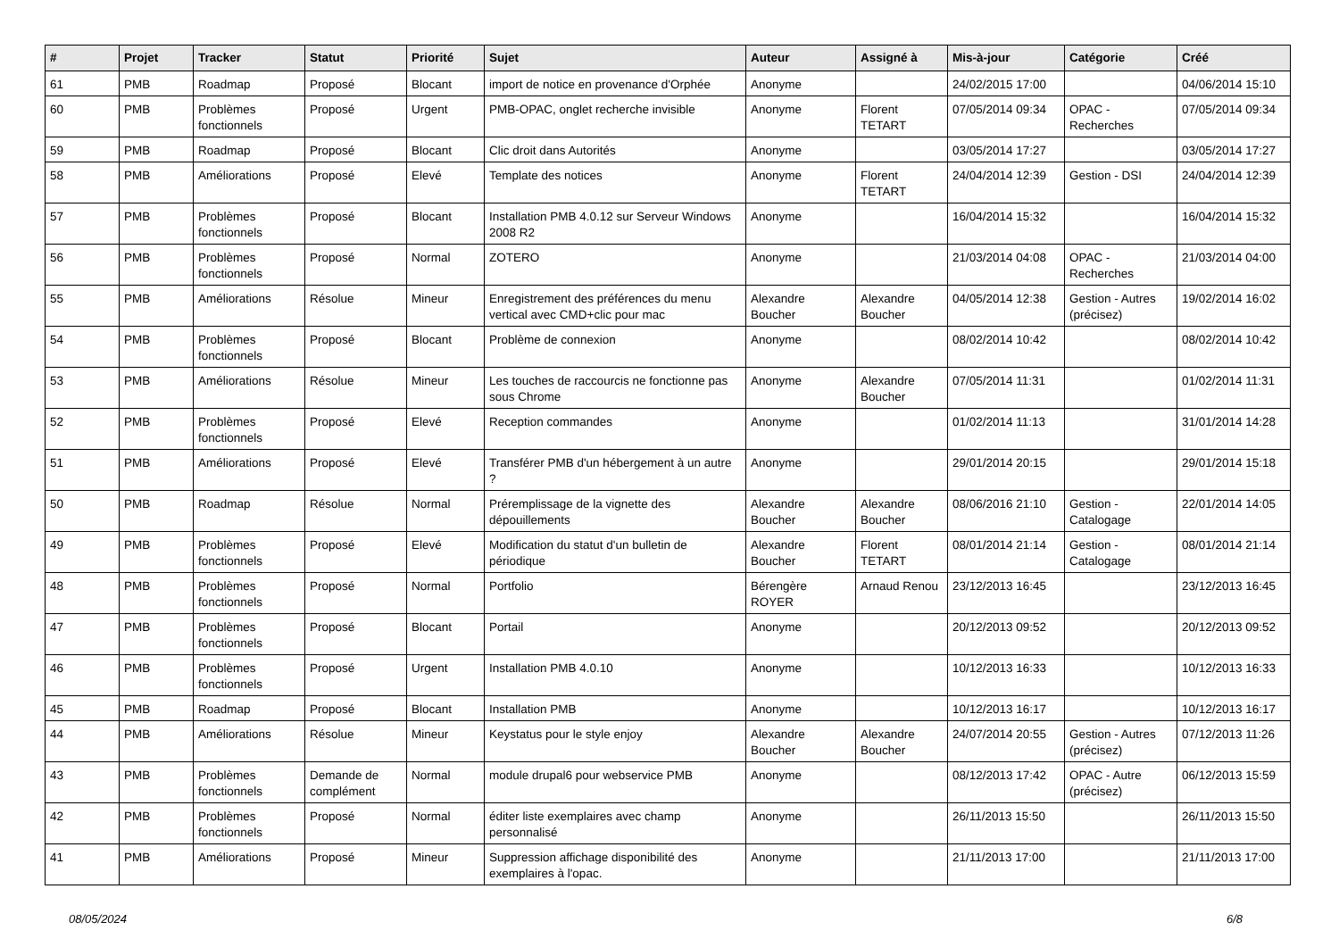| # | Projet | Tracker | Statut | Priorité | Sujet | Auteur | Assigné à | Mis-à-jour | Catégorie | Créé |
| --- | --- | --- | --- | --- | --- | --- | --- | --- | --- | --- |
| 61 | PMB | Roadmap | Proposé | Blocant | import de notice en provenance d'Orphée | Anonyme | | 24/02/2015 17:00 | | 04/06/2014 15:10 |
| 60 | PMB | Problèmes fonctionnels | Proposé | Urgent | PMB-OPAC, onglet recherche invisible | Anonyme | Florent TETART | 07/05/2014 09:34 | OPAC - Recherches | 07/05/2014 09:34 |
| 59 | PMB | Roadmap | Proposé | Blocant | Clic droit dans Autorités | Anonyme | | 03/05/2014 17:27 | | 03/05/2014 17:27 |
| 58 | PMB | Améliorations | Proposé | Elevé | Template des notices | Anonyme | Florent TETART | 24/04/2014 12:39 | Gestion - DSI | 24/04/2014 12:39 |
| 57 | PMB | Problèmes fonctionnels | Proposé | Blocant | Installation PMB 4.0.12 sur Serveur Windows 2008 R2 | Anonyme | | 16/04/2014 15:32 | | 16/04/2014 15:32 |
| 56 | PMB | Problèmes fonctionnels | Proposé | Normal | ZOTERO | Anonyme | | 21/03/2014 04:08 | OPAC - Recherches | 21/03/2014 04:00 |
| 55 | PMB | Améliorations | Résolue | Mineur | Enregistrement des préférences du menu vertical avec CMD+clic pour mac | Alexandre Boucher | Alexandre Boucher | 04/05/2014 12:38 | Gestion - Autres (précisez) | 19/02/2014 16:02 |
| 54 | PMB | Problèmes fonctionnels | Proposé | Blocant | Problème de connexion | Anonyme | | 08/02/2014 10:42 | | 08/02/2014 10:42 |
| 53 | PMB | Améliorations | Résolue | Mineur | Les touches de raccourcis ne fonctionne pas sous Chrome | Anonyme | Alexandre Boucher | 07/05/2014 11:31 | | 01/02/2014 11:31 |
| 52 | PMB | Problèmes fonctionnels | Proposé | Elevé | Reception commandes | Anonyme | | 01/02/2014 11:13 | | 31/01/2014 14:28 |
| 51 | PMB | Améliorations | Proposé | Elevé | Transférer PMB d'un hébergement à un autre ? | Anonyme | | 29/01/2014 20:15 | | 29/01/2014 15:18 |
| 50 | PMB | Roadmap | Résolue | Normal | Préremplissage de la vignette des dépouillements | Alexandre Boucher | Alexandre Boucher | 08/06/2016 21:10 | Gestion - Catalogage | 22/01/2014 14:05 |
| 49 | PMB | Problèmes fonctionnels | Proposé | Elevé | Modification du statut d'un bulletin de périodique | Alexandre Boucher | Florent TETART | 08/01/2014 21:14 | Gestion - Catalogage | 08/01/2014 21:14 |
| 48 | PMB | Problèmes fonctionnels | Proposé | Normal | Portfolio | Bérengère ROYER | Arnaud Renou | 23/12/2013 16:45 | | 23/12/2013 16:45 |
| 47 | PMB | Problèmes fonctionnels | Proposé | Blocant | Portail | Anonyme | | 20/12/2013 09:52 | | 20/12/2013 09:52 |
| 46 | PMB | Problèmes fonctionnels | Proposé | Urgent | Installation PMB 4.0.10 | Anonyme | | 10/12/2013 16:33 | | 10/12/2013 16:33 |
| 45 | PMB | Roadmap | Proposé | Blocant | Installation PMB | Anonyme | | 10/12/2013 16:17 | | 10/12/2013 16:17 |
| 44 | PMB | Améliorations | Résolue | Mineur | Keystatus pour le style enjoy | Alexandre Boucher | Alexandre Boucher | 24/07/2014 20:55 | Gestion - Autres (précisez) | 07/12/2013 11:26 |
| 43 | PMB | Problèmes fonctionnels | Demande de complément | Normal | module drupal6 pour webservice PMB | Anonyme | | 08/12/2013 17:42 | OPAC - Autre (précisez) | 06/12/2013 15:59 |
| 42 | PMB | Problèmes fonctionnels | Proposé | Normal | éditer liste exemplaires avec champ personnalisé | Anonyme | | 26/11/2013 15:50 | | 26/11/2013 15:50 |
| 41 | PMB | Améliorations | Proposé | Mineur | Suppression affichage disponibilité des exemplaires à l'opac. | Anonyme | | 21/11/2013 17:00 | | 21/11/2013 17:00 |
08/05/2024 6/8